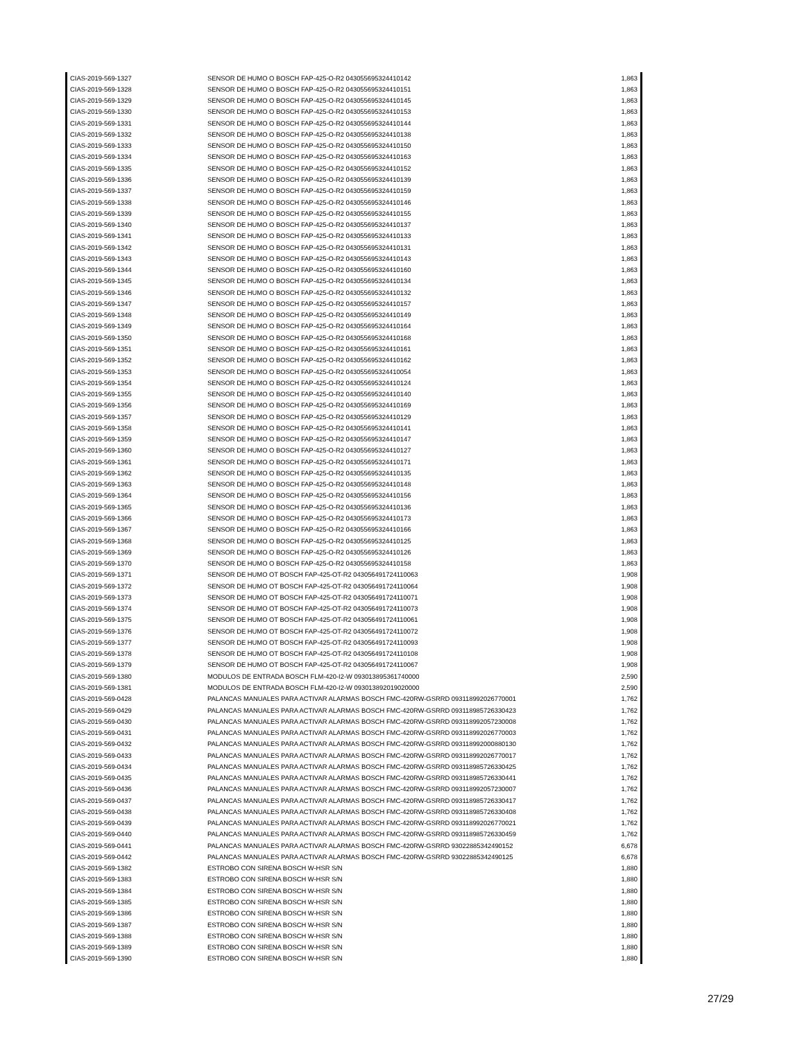| CIAS-2019-569-1327 | SENSOR DE HUMO O BOSCH FAP-425-O-R2 043055695324410142 | 1,863 |
| CIAS-2019-569-1328 | SENSOR DE HUMO O BOSCH FAP-425-O-R2 043055695324410151 | 1,863 |
| CIAS-2019-569-1329 | SENSOR DE HUMO O BOSCH FAP-425-O-R2 043055695324410145 | 1,863 |
| CIAS-2019-569-1330 | SENSOR DE HUMO O BOSCH FAP-425-O-R2 043055695324410153 | 1,863 |
| CIAS-2019-569-1331 | SENSOR DE HUMO O BOSCH FAP-425-O-R2 043055695324410144 | 1,863 |
| CIAS-2019-569-1332 | SENSOR DE HUMO O BOSCH FAP-425-O-R2 043055695324410138 | 1,863 |
| CIAS-2019-569-1333 | SENSOR DE HUMO O BOSCH FAP-425-O-R2 043055695324410150 | 1,863 |
| CIAS-2019-569-1334 | SENSOR DE HUMO O BOSCH FAP-425-O-R2 043055695324410163 | 1,863 |
| CIAS-2019-569-1335 | SENSOR DE HUMO O BOSCH FAP-425-O-R2 043055695324410152 | 1,863 |
| CIAS-2019-569-1336 | SENSOR DE HUMO O BOSCH FAP-425-O-R2 043055695324410139 | 1,863 |
| CIAS-2019-569-1337 | SENSOR DE HUMO O BOSCH FAP-425-O-R2 043055695324410159 | 1,863 |
| CIAS-2019-569-1338 | SENSOR DE HUMO O BOSCH FAP-425-O-R2 043055695324410146 | 1,863 |
| CIAS-2019-569-1339 | SENSOR DE HUMO O BOSCH FAP-425-O-R2 043055695324410155 | 1,863 |
| CIAS-2019-569-1340 | SENSOR DE HUMO O BOSCH FAP-425-O-R2 043055695324410137 | 1,863 |
| CIAS-2019-569-1341 | SENSOR DE HUMO O BOSCH FAP-425-O-R2 043055695324410133 | 1,863 |
| CIAS-2019-569-1342 | SENSOR DE HUMO O BOSCH FAP-425-O-R2 043055695324410131 | 1,863 |
| CIAS-2019-569-1343 | SENSOR DE HUMO O BOSCH FAP-425-O-R2 043055695324410143 | 1,863 |
| CIAS-2019-569-1344 | SENSOR DE HUMO O BOSCH FAP-425-O-R2 043055695324410160 | 1,863 |
| CIAS-2019-569-1345 | SENSOR DE HUMO O BOSCH FAP-425-O-R2 043055695324410134 | 1,863 |
| CIAS-2019-569-1346 | SENSOR DE HUMO O BOSCH FAP-425-O-R2 043055695324410132 | 1,863 |
| CIAS-2019-569-1347 | SENSOR DE HUMO O BOSCH FAP-425-O-R2 043055695324410157 | 1,863 |
| CIAS-2019-569-1348 | SENSOR DE HUMO O BOSCH FAP-425-O-R2 043055695324410149 | 1,863 |
| CIAS-2019-569-1349 | SENSOR DE HUMO O BOSCH FAP-425-O-R2 043055695324410164 | 1,863 |
| CIAS-2019-569-1350 | SENSOR DE HUMO O BOSCH FAP-425-O-R2 043055695324410168 | 1,863 |
| CIAS-2019-569-1351 | SENSOR DE HUMO O BOSCH FAP-425-O-R2 043055695324410161 | 1,863 |
| CIAS-2019-569-1352 | SENSOR DE HUMO O BOSCH FAP-425-O-R2 043055695324410162 | 1,863 |
| CIAS-2019-569-1353 | SENSOR DE HUMO O BOSCH FAP-425-O-R2 043055695324410054 | 1,863 |
| CIAS-2019-569-1354 | SENSOR DE HUMO O BOSCH FAP-425-O-R2 043055695324410124 | 1,863 |
| CIAS-2019-569-1355 | SENSOR DE HUMO O BOSCH FAP-425-O-R2 043055695324410140 | 1,863 |
| CIAS-2019-569-1356 | SENSOR DE HUMO O BOSCH FAP-425-O-R2 043055695324410169 | 1,863 |
| CIAS-2019-569-1357 | SENSOR DE HUMO O BOSCH FAP-425-O-R2 043055695324410129 | 1,863 |
| CIAS-2019-569-1358 | SENSOR DE HUMO O BOSCH FAP-425-O-R2 043055695324410141 | 1,863 |
| CIAS-2019-569-1359 | SENSOR DE HUMO O BOSCH FAP-425-O-R2 043055695324410147 | 1,863 |
| CIAS-2019-569-1360 | SENSOR DE HUMO O BOSCH FAP-425-O-R2 043055695324410127 | 1,863 |
| CIAS-2019-569-1361 | SENSOR DE HUMO O BOSCH FAP-425-O-R2 043055695324410171 | 1,863 |
| CIAS-2019-569-1362 | SENSOR DE HUMO O BOSCH FAP-425-O-R2 043055695324410135 | 1,863 |
| CIAS-2019-569-1363 | SENSOR DE HUMO O BOSCH FAP-425-O-R2 043055695324410148 | 1,863 |
| CIAS-2019-569-1364 | SENSOR DE HUMO O BOSCH FAP-425-O-R2 043055695324410156 | 1,863 |
| CIAS-2019-569-1365 | SENSOR DE HUMO O BOSCH FAP-425-O-R2 043055695324410136 | 1,863 |
| CIAS-2019-569-1366 | SENSOR DE HUMO O BOSCH FAP-425-O-R2 043055695324410173 | 1,863 |
| CIAS-2019-569-1367 | SENSOR DE HUMO O BOSCH FAP-425-O-R2 043055695324410166 | 1,863 |
| CIAS-2019-569-1368 | SENSOR DE HUMO O BOSCH FAP-425-O-R2 043055695324410125 | 1,863 |
| CIAS-2019-569-1369 | SENSOR DE HUMO O BOSCH FAP-425-O-R2 043055695324410126 | 1,863 |
| CIAS-2019-569-1370 | SENSOR DE HUMO O BOSCH FAP-425-O-R2 043055695324410158 | 1,863 |
| CIAS-2019-569-1371 | SENSOR DE HUMO OT BOSCH FAP-425-OT-R2 043056491724110063 | 1,908 |
| CIAS-2019-569-1372 | SENSOR DE HUMO OT BOSCH FAP-425-OT-R2 043056491724110064 | 1,908 |
| CIAS-2019-569-1373 | SENSOR DE HUMO OT BOSCH FAP-425-OT-R2 043056491724110071 | 1,908 |
| CIAS-2019-569-1374 | SENSOR DE HUMO OT BOSCH FAP-425-OT-R2 043056491724110073 | 1,908 |
| CIAS-2019-569-1375 | SENSOR DE HUMO OT BOSCH FAP-425-OT-R2 043056491724110061 | 1,908 |
| CIAS-2019-569-1376 | SENSOR DE HUMO OT BOSCH FAP-425-OT-R2 043056491724110072 | 1,908 |
| CIAS-2019-569-1377 | SENSOR DE HUMO OT BOSCH FAP-425-OT-R2 043056491724110093 | 1,908 |
| CIAS-2019-569-1378 | SENSOR DE HUMO OT BOSCH FAP-425-OT-R2 043056491724110108 | 1,908 |
| CIAS-2019-569-1379 | SENSOR DE HUMO OT BOSCH FAP-425-OT-R2 043056491724110067 | 1,908 |
| CIAS-2019-569-1380 | MODULOS DE ENTRADA BOSCH FLM-420-I2-W 093013895361740000 | 2,590 |
| CIAS-2019-569-1381 | MODULOS DE ENTRADA BOSCH FLM-420-I2-W 093013892019020000 | 2,590 |
| CIAS-2019-569-0428 | PALANCAS MANUALES PARA ACTIVAR ALARMAS BOSCH FMC-420RW-GSRRD 093118992026770001 | 1,762 |
| CIAS-2019-569-0429 | PALANCAS MANUALES PARA ACTIVAR ALARMAS BOSCH FMC-420RW-GSRRD 093118985726330423 | 1,762 |
| CIAS-2019-569-0430 | PALANCAS MANUALES PARA ACTIVAR ALARMAS BOSCH FMC-420RW-GSRRD 093118992057230008 | 1,762 |
| CIAS-2019-569-0431 | PALANCAS MANUALES PARA ACTIVAR ALARMAS BOSCH FMC-420RW-GSRRD 093118992026770003 | 1,762 |
| CIAS-2019-569-0432 | PALANCAS MANUALES PARA ACTIVAR ALARMAS BOSCH FMC-420RW-GSRRD 093118992000880130 | 1,762 |
| CIAS-2019-569-0433 | PALANCAS MANUALES PARA ACTIVAR ALARMAS BOSCH FMC-420RW-GSRRD 093118992026770017 | 1,762 |
| CIAS-2019-569-0434 | PALANCAS MANUALES PARA ACTIVAR ALARMAS BOSCH FMC-420RW-GSRRD 093118985726330425 | 1,762 |
| CIAS-2019-569-0435 | PALANCAS MANUALES PARA ACTIVAR ALARMAS BOSCH FMC-420RW-GSRRD 093118985726330441 | 1,762 |
| CIAS-2019-569-0436 | PALANCAS MANUALES PARA ACTIVAR ALARMAS BOSCH FMC-420RW-GSRRD 093118992057230007 | 1,762 |
| CIAS-2019-569-0437 | PALANCAS MANUALES PARA ACTIVAR ALARMAS BOSCH FMC-420RW-GSRRD 093118985726330417 | 1,762 |
| CIAS-2019-569-0438 | PALANCAS MANUALES PARA ACTIVAR ALARMAS BOSCH FMC-420RW-GSRRD 093118985726330408 | 1,762 |
| CIAS-2019-569-0439 | PALANCAS MANUALES PARA ACTIVAR ALARMAS BOSCH FMC-420RW-GSRRD 093118992026770021 | 1,762 |
| CIAS-2019-569-0440 | PALANCAS MANUALES PARA ACTIVAR ALARMAS BOSCH FMC-420RW-GSRRD 093118985726330459 | 1,762 |
| CIAS-2019-569-0441 | PALANCAS MANUALES PARA ACTIVAR ALARMAS BOSCH FMC-420RW-GSRRD 93022885342490152 | 6,678 |
| CIAS-2019-569-0442 | PALANCAS MANUALES PARA ACTIVAR ALARMAS BOSCH FMC-420RW-GSRRD 93022885342490125 | 6,678 |
| CIAS-2019-569-1382 | ESTROBO CON SIRENA BOSCH W-HSR S/N | 1,880 |
| CIAS-2019-569-1383 | ESTROBO CON SIRENA BOSCH W-HSR S/N | 1,880 |
| CIAS-2019-569-1384 | ESTROBO CON SIRENA BOSCH W-HSR S/N | 1,880 |
| CIAS-2019-569-1385 | ESTROBO CON SIRENA BOSCH W-HSR S/N | 1,880 |
| CIAS-2019-569-1386 | ESTROBO CON SIRENA BOSCH W-HSR S/N | 1,880 |
| CIAS-2019-569-1387 | ESTROBO CON SIRENA BOSCH W-HSR S/N | 1,880 |
| CIAS-2019-569-1388 | ESTROBO CON SIRENA BOSCH W-HSR S/N | 1,880 |
| CIAS-2019-569-1389 | ESTROBO CON SIRENA BOSCH W-HSR S/N | 1,880 |
| CIAS-2019-569-1390 | ESTROBO CON SIRENA BOSCH W-HSR S/N | 1,880 |
27/29